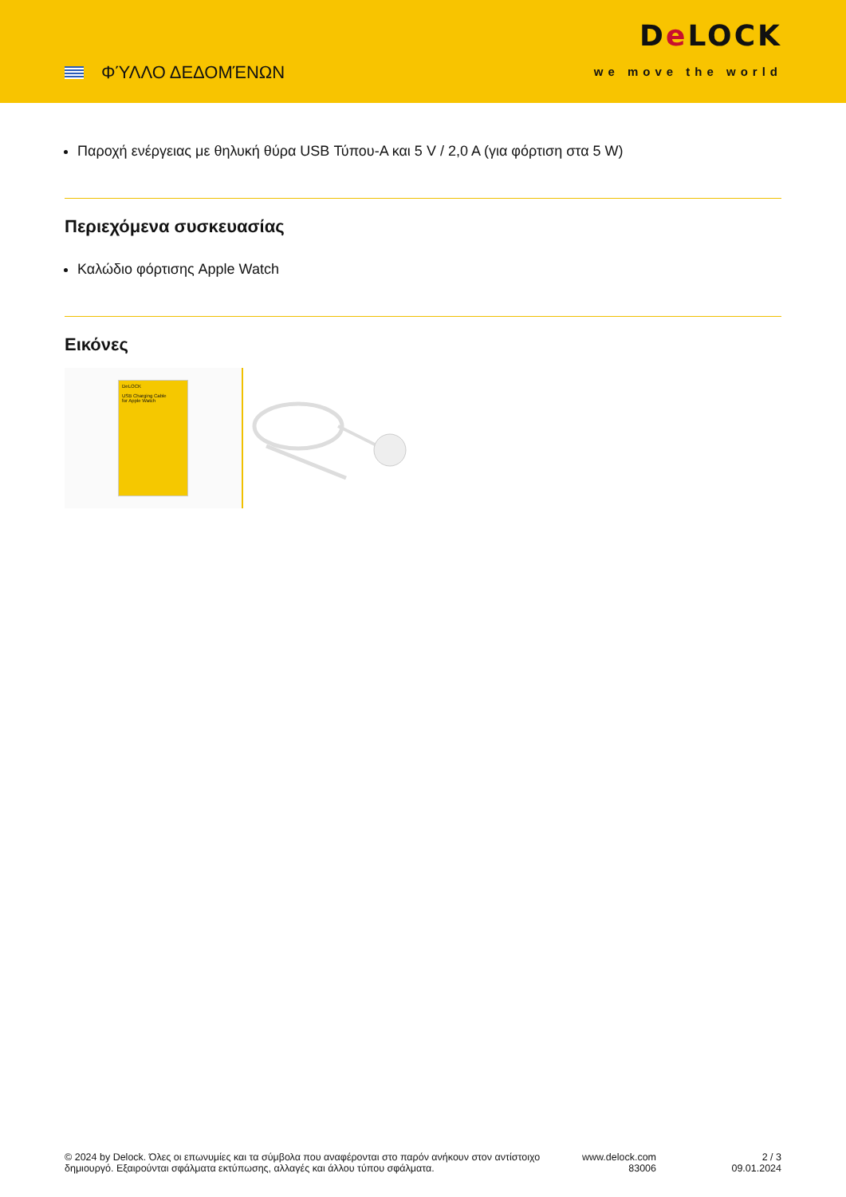ΦΎΛΛΟ ΔΕΔΟΜΈΝΩΝ
De LOCK
we move the world
Παροχή ενέργειας με θηλυκή θύρα USB Τύπου-A και 5 V / 2,0 A (για φόρτιση στα 5 W)
Περιεχόμενα συσκευασίας
Καλώδιο φόρτισης Apple Watch
Εικόνες
DeLOCK
USB Charging Cable
for Apple Watch
© 2024 by Delock. Όλες οι επωνυμίες και τα σύμβολα που αναφέρονται στο παρόν ανήκουν στον αντίστοιχο δημιουργό. Εξαιρούνται σφάλματα εκτύπωσης, αλλαγές και άλλου τύπου σφάλματα.
www.delock.com
83006
2 / 3
09.01.2024